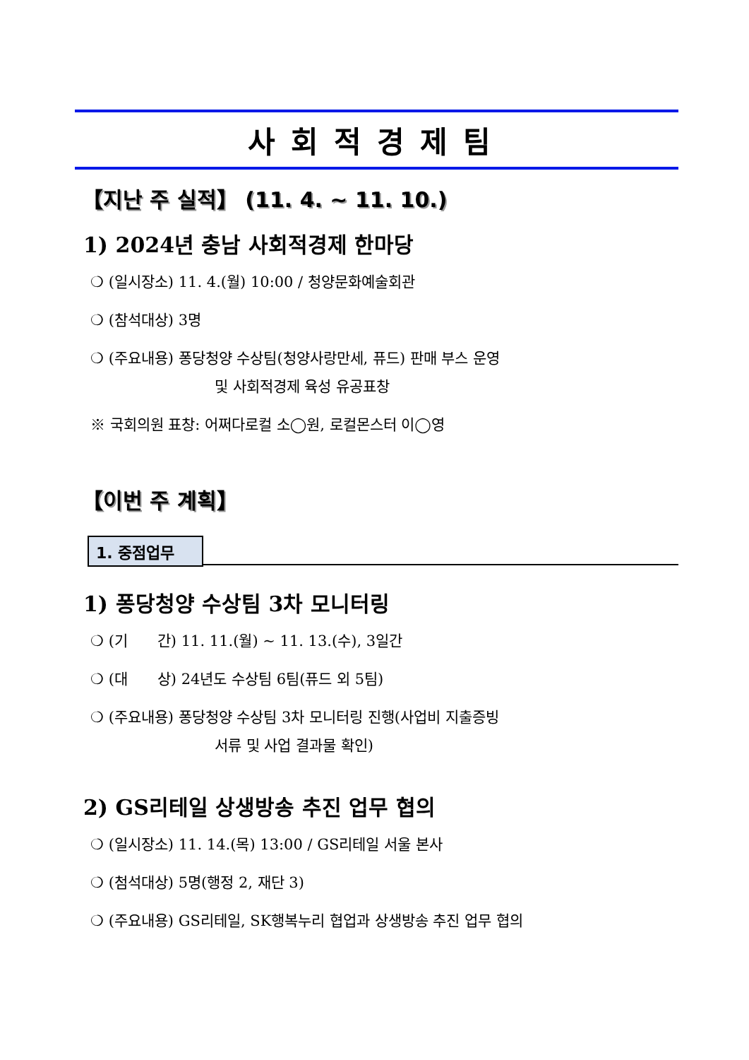사회적경제팀
【지난 주 실적】 (11. 4. ~ 11. 10.)
1) 2024년 충남 사회적경제 한마당
❍ (일시장소) 11. 4.(월) 10:00 / 청양문화예술회관
❍ (참석대상) 3명
❍ (주요내용) 퐁당청양 수상팀(청양사랑만세, 퓨드) 판매 부스 운영
및 사회적경제 육성 유공표창
※ 국회의원 표창: 어쩌다로컬 소◯원, 로컬몬스터 이◯영
【이번 주 계획】
1. 중점업무
1) 퐁당청양 수상팀 3차 모니터링
❍ (기　　간) 11. 11.(월) ~ 11. 13.(수), 3일간
❍ (대　　상) 24년도 수상팀 6팀(퓨드 외 5팀)
❍ (주요내용) 퐁당청양 수상팀 3차 모니터링 진행(사업비 지출증빙
서류 및 사업 결과물 확인)
2) GS리테일 상생방송 추진 업무 협의
❍ (일시장소) 11. 14.(목) 13:00 / GS리테일 서울 본사
❍ (첨석대상) 5명(행정 2, 재단 3)
❍ (주요내용) GS리테일, SK행복누리 협업과 상생방송 추진 업무 협의